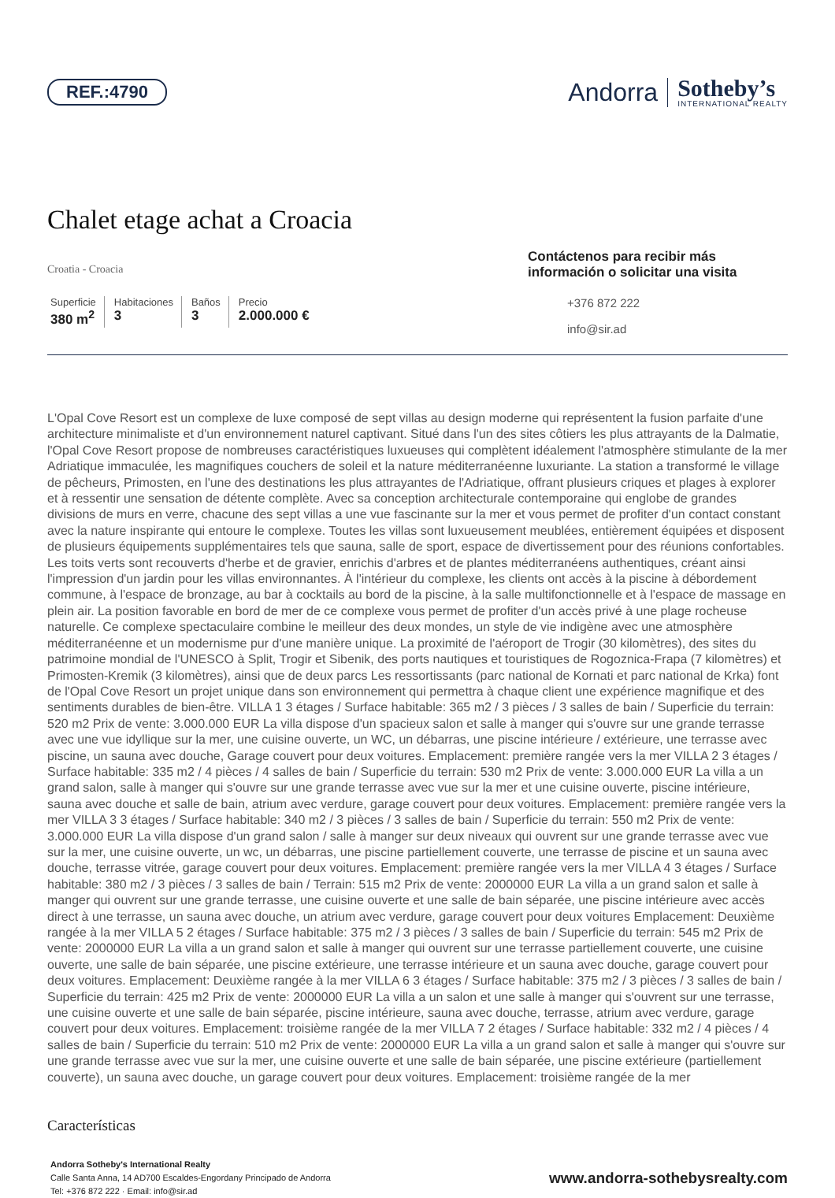REF.:4790
Andorra
Sotheby’s
INTERNATIONAL REALTY
Chalet etage achat a Croacia
Croatia - Croacia
Superficie
380 m<sup>2</sup>
Habitaciones
3
Baños
3
Precio
2.000.000 €
Contáctenos para recibir más información o solicitar una visita
+376 872 222
info@sir.ad
L'Opal Cove Resort est un complexe de luxe composé de sept villas au design moderne qui représentent la fusion parfaite d'une architecture minimaliste et d'un environnement naturel captivant. Situé dans l'un des sites côtiers les plus attrayants de la Dalmatie, l'Opal Cove Resort propose de nombreuses caractéristiques luxueuses qui complètent idéalement l'atmosphère stimulante de la mer Adriatique immaculée, les magnifiques couchers de soleil et la nature méditerranéenne luxuriante. La station a transformé le village de pêcheurs, Primosten, en l'une des destinations les plus attrayantes de l'Adriatique, offrant plusieurs criques et plages à explorer et à ressentir une sensation de détente complète. Avec sa conception architecturale contemporaine qui englobe de grandes divisions de murs en verre, chacune des sept villas a une vue fascinante sur la mer et vous permet de profiter d'un contact constant avec la nature inspirante qui entoure le complexe. Toutes les villas sont luxueusement meublées, entièrement équipées et disposent de plusieurs équipements supplémentaires tels que sauna, salle de sport, espace de divertissement pour des réunions confortables. Les toits verts sont recouverts d'herbe et de gravier, enrichis d'arbres et de plantes méditerranéens authentiques, créant ainsi l'impression d'un jardin pour les villas environnantes. À l'intérieur du complexe, les clients ont accès à la piscine à débordement commune, à l'espace de bronzage, au bar à cocktails au bord de la piscine, à la salle multifonctionnelle et à l'espace de massage en plein air. La position favorable en bord de mer de ce complexe vous permet de profiter d'un accès privé à une plage rocheuse naturelle. Ce complexe spectaculaire combine le meilleur des deux mondes, un style de vie indigène avec une atmosphère méditerranéenne et un modernisme pur d'une manière unique. La proximité de l'aéroport de Trogir (30 kilomètres), des sites du patrimoine mondial de l'UNESCO à Split, Trogir et Sibenik, des ports nautiques et touristiques de Rogoznica-Frapa (7 kilomètres) et Primosten-Kremik (3 kilomètres), ainsi que de deux parcs Les ressortissants (parc national de Kornati et parc national de Krka) font de l'Opal Cove Resort un projet unique dans son environnement qui permettra à chaque client une expérience magnifique et des sentiments durables de bien-être. VILLA 1 3 étages / Surface habitable: 365 m2 / 3 pièces / 3 salles de bain / Superficie du terrain: 520 m2 Prix de vente: 3.000.000 EUR La villa dispose d'un spacieux salon et salle à manger qui s'ouvre sur une grande terrasse avec une vue idyllique sur la mer, une cuisine ouverte, un WC, un débarras, une piscine intérieure / extérieure, une terrasse avec piscine, un sauna avec douche, Garage couvert pour deux voitures. Emplacement: première rangée vers la mer VILLA 2 3 étages / Surface habitable: 335 m2 / 4 pièces / 4 salles de bain / Superficie du terrain: 530 m2 Prix de vente: 3.000.000 EUR La villa a un grand salon, salle à manger qui s'ouvre sur une grande terrasse avec vue sur la mer et une cuisine ouverte, piscine intérieure, sauna avec douche et salle de bain, atrium avec verdure, garage couvert pour deux voitures. Emplacement: première rangée vers la mer VILLA 3 3 étages / Surface habitable: 340 m2 / 3 pièces / 3 salles de bain / Superficie du terrain: 550 m2 Prix de vente: 3.000.000 EUR La villa dispose d'un grand salon / salle à manger sur deux niveaux qui ouvrent sur une grande terrasse avec vue sur la mer, une cuisine ouverte, un wc, un débarras, une piscine partiellement couverte, une terrasse de piscine et un sauna avec douche, terrasse vitrée, garage couvert pour deux voitures. Emplacement: première rangée vers la mer VILLA 4 3 étages / Surface habitable: 380 m2 / 3 pièces / 3 salles de bain / Terrain: 515 m2 Prix de vente: 2000000 EUR La villa a un grand salon et salle à manger qui ouvrent sur une grande terrasse, une cuisine ouverte et une salle de bain séparée, une piscine intérieure avec accès direct à une terrasse, un sauna avec douche, un atrium avec verdure, garage couvert pour deux voitures Emplacement: Deuxième rangée à la mer VILLA 5 2 étages / Surface habitable: 375 m2 / 3 pièces / 3 salles de bain / Superficie du terrain: 545 m2 Prix de vente: 2000000 EUR La villa a un grand salon et salle à manger qui ouvrent sur une terrasse partiellement couverte, une cuisine ouverte, une salle de bain séparée, une piscine extérieure, une terrasse intérieure et un sauna avec douche, garage couvert pour deux voitures. Emplacement: Deuxième rangée à la mer VILLA 6 3 étages / Surface habitable: 375 m2 / 3 pièces / 3 salles de bain / Superficie du terrain: 425 m2 Prix de vente: 2000000 EUR La villa a un salon et une salle à manger qui s'ouvrent sur une terrasse, une cuisine ouverte et une salle de bain séparée, piscine intérieure, sauna avec douche, terrasse, atrium avec verdure, garage couvert pour deux voitures. Emplacement: troisième rangée de la mer VILLA 7 2 étages / Surface habitable: 332 m2 / 4 pièces / 4 salles de bain / Superficie du terrain: 510 m2 Prix de vente: 2000000 EUR La villa a un grand salon et salle à manger qui s'ouvre sur une grande terrasse avec vue sur la mer, une cuisine ouverte et une salle de bain séparée, une piscine extérieure (partiellement couverte), un sauna avec douche, un garage couvert pour deux voitures. Emplacement: troisième rangée de la mer
Características
Andorra Sotheby's International Realty
Calle Santa Anna, 14 AD700 Escaldes-Engordany Principado de Andorra
Tel: +376 872 222 · Email: info@sir.ad
www.andorra-sothebysrealty.com